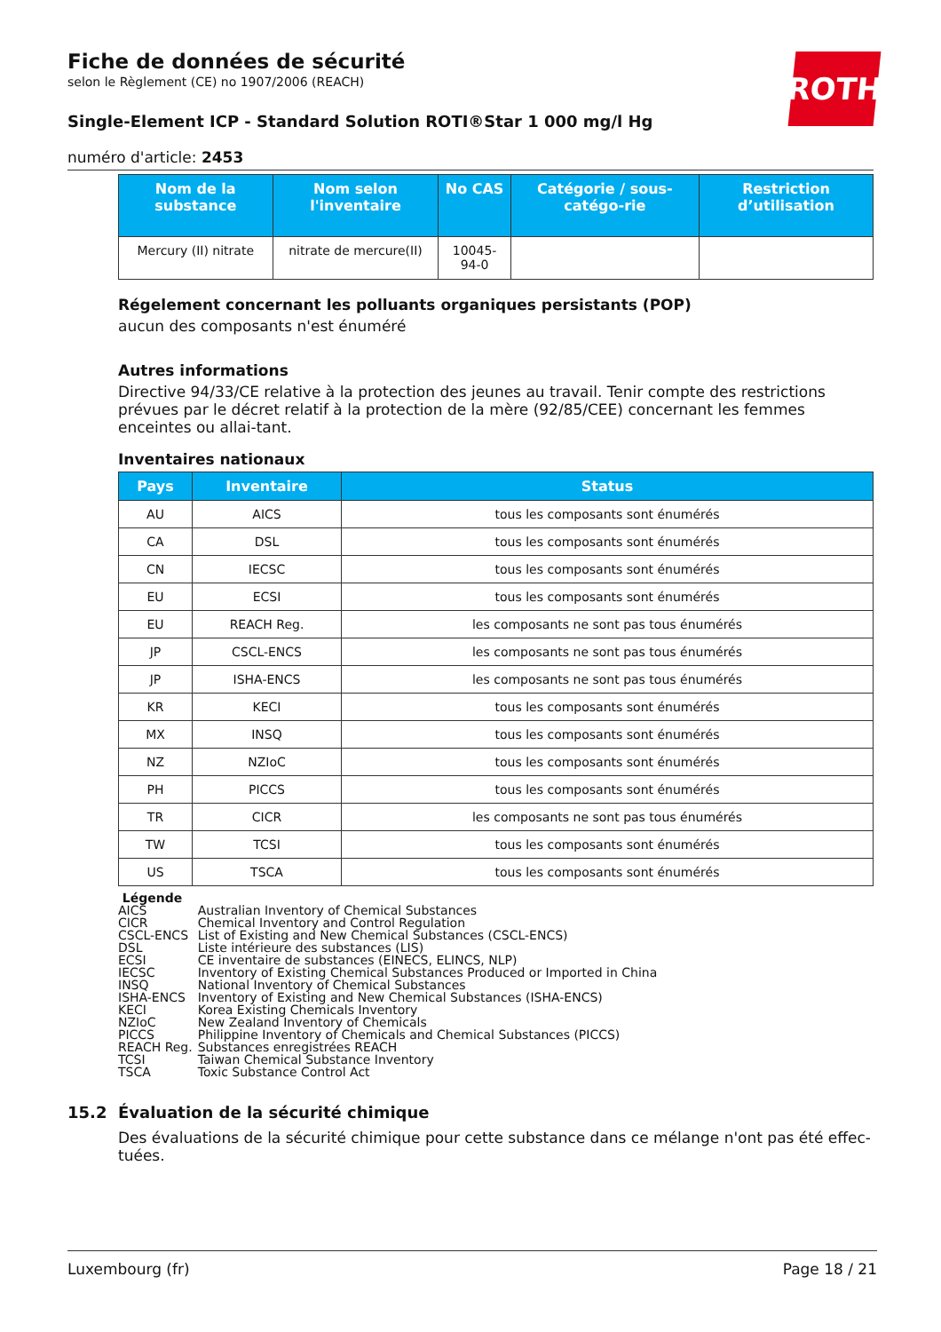ROTH
Fiche de données de sécurité
selon le Règlement (CE) no 1907/2006 (REACH)
Single-Element ICP - Standard Solution ROTI®Star 1 000 mg/l Hg
numéro d'article: 2453
| Nom de la substance | Nom selon l'inventaire | No CAS | Catégorie / sous-catégo-rie | Restriction d’utilisation |
| --- | --- | --- | --- | --- |
| Mercury (II) nitrate | nitrate de mercure(II) | 10045-94-0 | | |
Régelement concernant les polluants organiques persistants (POP)
aucun des composants n'est énuméré
Autres informations
Directive 94/33/CE relative à la protection des jeunes au travail. Tenir compte des restrictions prévues par le décret relatif à la protection de la mère (92/85/CEE) concernant les femmes enceintes ou allai-tant.
Inventaires nationaux
| Pays | Inventaire | Status |
| --- | --- | --- |
| AU | AICS | tous les composants sont énumérés |
| CA | DSL | tous les composants sont énumérés |
| CN | IECSC | tous les composants sont énumérés |
| EU | ECSI | tous les composants sont énumérés |
| EU | REACH Reg. | les composants ne sont pas tous énumérés |
| JP | CSCL-ENCS | les composants ne sont pas tous énumérés |
| JP | ISHA-ENCS | les composants ne sont pas tous énumérés |
| KR | KECI | tous les composants sont énumérés |
| MX | INSQ | tous les composants sont énumérés |
| NZ | NZIoC | tous les composants sont énumérés |
| PH | PICCS | tous les composants sont énumérés |
| TR | CICR | les composants ne sont pas tous énumérés |
| TW | TCSI | tous les composants sont énumérés |
| US | TSCA | tous les composants sont énumérés |
Légende
| AICS | Australian Inventory of Chemical Substances |
| CICR | Chemical Inventory and Control Regulation |
| CSCL-ENCS | List of Existing and New Chemical Substances (CSCL-ENCS) |
| DSL | Liste intérieure des substances (LIS) |
| ECSI | CE inventaire de substances (EINECS, ELINCS, NLP) |
| IECSC | Inventory of Existing Chemical Substances Produced or Imported in China |
| INSQ | National Inventory of Chemical Substances |
| ISHA-ENCS | Inventory of Existing and New Chemical Substances (ISHA-ENCS) |
| KECI | Korea Existing Chemicals Inventory |
| NZIoC | New Zealand Inventory of Chemicals |
| PICCS | Philippine Inventory of Chemicals and Chemical Substances (PICCS) |
| REACH Reg. | Substances enregistrées REACH |
| TCSI | Taiwan Chemical Substance Inventory |
| TSCA | Toxic Substance Control Act |
15.2 Évaluation de la sécurité chimique
Des évaluations de la sécurité chimique pour cette substance dans ce mélange n'ont pas été effec-tuées.
Luxembourg (fr) Page 18 / 21